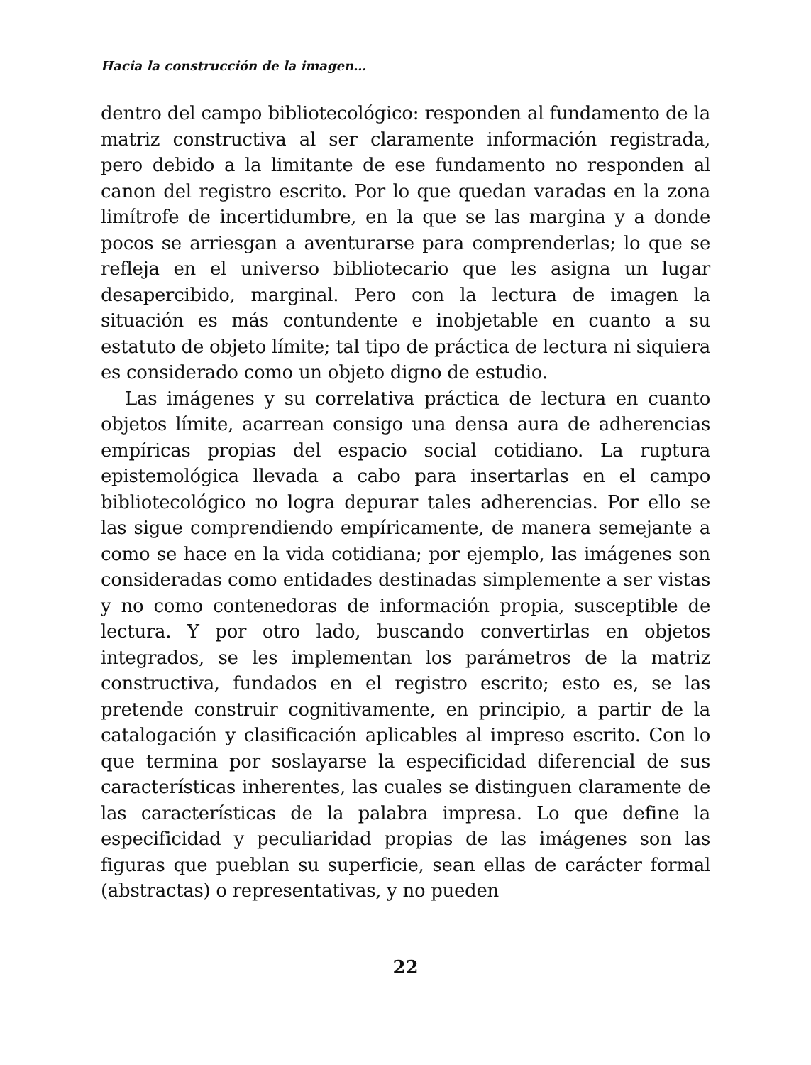Hacia la construcción de la imagen…
dentro del campo bibliotecológico: responden al fundamento de la matriz constructiva al ser claramente información registrada, pero debido a la limitante de ese fundamento no responden al canon del registro escrito. Por lo que quedan varadas en la zona limítrofe de incertidumbre, en la que se las margina y a donde pocos se arriesgan a aventurarse para comprenderlas; lo que se refleja en el universo bibliotecario que les asigna un lugar desapercibido, marginal. Pero con la lectura de imagen la situación es más contundente e inobjetable en cuanto a su estatuto de objeto límite; tal tipo de práctica de lectura ni siquiera es considerado como un objeto digno de estudio.
Las imágenes y su correlativa práctica de lectura en cuanto objetos límite, acarrean consigo una densa aura de adherencias empíricas propias del espacio social cotidiano. La ruptura epistemológica llevada a cabo para insertarlas en el campo bibliotecológico no logra depurar tales adherencias. Por ello se las sigue comprendiendo empíricamente, de manera semejante a como se hace en la vida cotidiana; por ejemplo, las imágenes son consideradas como entidades destinadas simplemente a ser vistas y no como contenedoras de información propia, susceptible de lectura. Y por otro lado, buscando convertirlas en objetos integrados, se les implementan los parámetros de la matriz constructiva, fundados en el registro escrito; esto es, se las pretende construir cognitivamente, en principio, a partir de la catalogación y clasificación aplicables al impreso escrito. Con lo que termina por soslayarse la especificidad diferencial de sus características inherentes, las cuales se distinguen claramente de las características de la palabra impresa. Lo que define la especificidad y peculiaridad propias de las imágenes son las figuras que pueblan su superficie, sean ellas de carácter formal (abstractas) o representativas, y no pueden
22